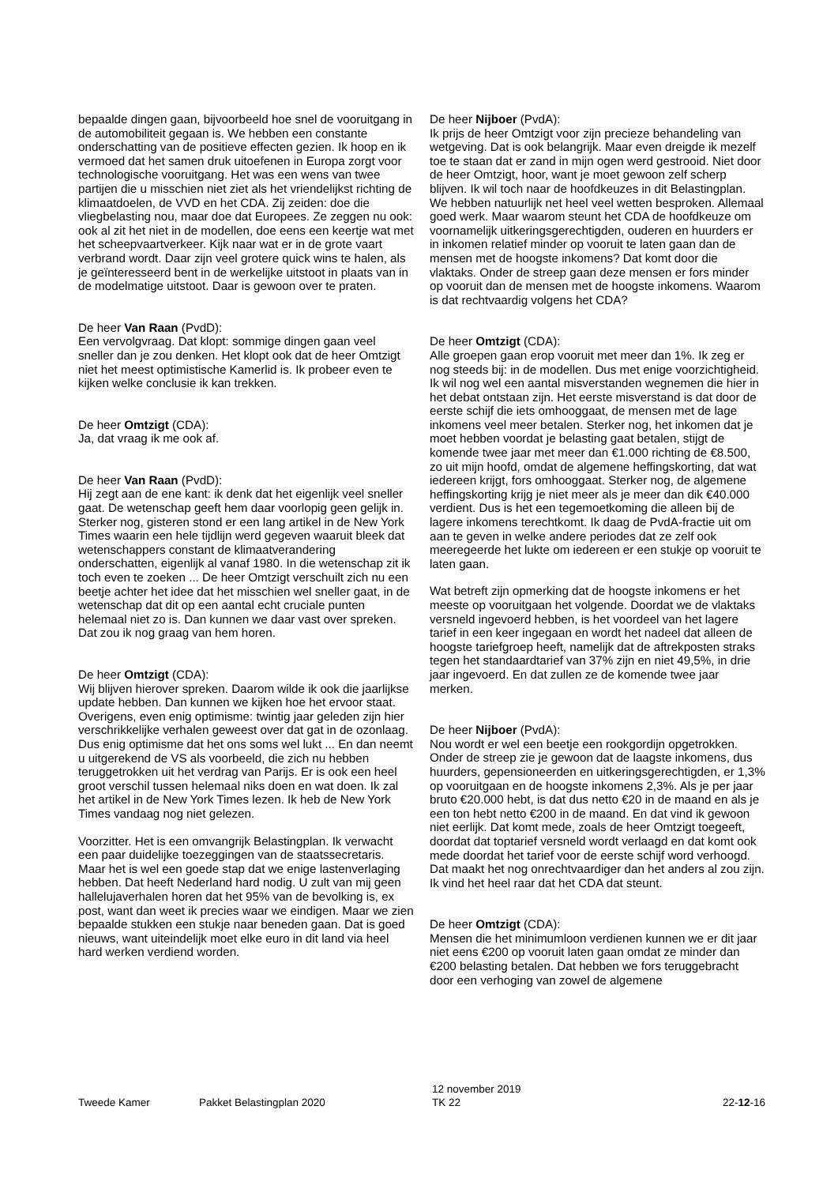bepaalde dingen gaan, bijvoorbeeld hoe snel de vooruitgang in de automobiliteit gegaan is. We hebben een constante onderschatting van de positieve effecten gezien. Ik hoop en ik vermoed dat het samen druk uitoefenen in Europa zorgt voor technologische vooruitgang. Het was een wens van twee partijen die u misschien niet ziet als het vriendelijkst richting de klimaatdoelen, de VVD en het CDA. Zij zeiden: doe die vliegbelasting nou, maar doe dat Europees. Ze zeggen nu ook: ook al zit het niet in de modellen, doe eens een keertje wat met het scheepvaartverkeer. Kijk naar wat er in de grote vaart verbrand wordt. Daar zijn veel grotere quick wins te halen, als je geïnteresseerd bent in de werkelijke uitstoot in plaats van in de modelmatige uitstoot. Daar is gewoon over te praten.
De heer Van Raan (PvdD):
Een vervolgvraag. Dat klopt: sommige dingen gaan veel sneller dan je zou denken. Het klopt ook dat de heer Omtzigt niet het meest optimistische Kamerlid is. Ik probeer even te kijken welke conclusie ik kan trekken.
De heer Omtzigt (CDA):
Ja, dat vraag ik me ook af.
De heer Van Raan (PvdD):
Hij zegt aan de ene kant: ik denk dat het eigenlijk veel sneller gaat. De wetenschap geeft hem daar voorlopig geen gelijk in. Sterker nog, gisteren stond er een lang artikel in de New York Times waarin een hele tijdlijn werd gegeven waaruit bleek dat wetenschappers constant de klimaatverandering onderschatten, eigenlijk al vanaf 1980. In die wetenschap zit ik toch even te zoeken ... De heer Omtzigt verschuilt zich nu een beetje achter het idee dat het misschien wel sneller gaat, in de wetenschap dat dit op een aantal echt cruciale punten helemaal niet zo is. Dan kunnen we daar vast over spreken. Dat zou ik nog graag van hem horen.
De heer Omtzigt (CDA):
Wij blijven hierover spreken. Daarom wilde ik ook die jaarlijkse update hebben. Dan kunnen we kijken hoe het ervoor staat. Overigens, even enig optimisme: twintig jaar geleden zijn hier verschrikkelijke verhalen geweest over dat gat in de ozonlaag. Dus enig optimisme dat het ons soms wel lukt ... En dan neemt u uitgerekend de VS als voorbeeld, die zich nu hebben teruggetrokken uit het verdrag van Parijs. Er is ook een heel groot verschil tussen helemaal niks doen en wat doen. Ik zal het artikel in de New York Times lezen. Ik heb de New York Times vandaag nog niet gelezen.
Voorzitter. Het is een omvangrijk Belastingplan. Ik verwacht een paar duidelijke toezeggingen van de staatssecretaris. Maar het is wel een goede stap dat we enige lastenverlaging hebben. Dat heeft Nederland hard nodig. U zult van mij geen hallelujaverhalen horen dat het 95% van de bevolking is, ex post, want dan weet ik precies waar we eindigen. Maar we zien bepaalde stukken een stukje naar beneden gaan. Dat is goed nieuws, want uiteindelijk moet elke euro in dit land via heel hard werken verdiend worden.
De heer Nijboer (PvdA):
Ik prijs de heer Omtzigt voor zijn precieze behandeling van wetgeving. Dat is ook belangrijk. Maar even dreigde ik mezelf toe te staan dat er zand in mijn ogen werd gestrooid. Niet door de heer Omtzigt, hoor, want je moet gewoon zelf scherp blijven. Ik wil toch naar de hoofdkeuzes in dit Belastingplan. We hebben natuurlijk net heel veel wetten besproken. Allemaal goed werk. Maar waarom steunt het CDA de hoofdkeuze om voornamelijk uitkeringsgerechtigden, ouderen en huurders er in inkomen relatief minder op vooruit te laten gaan dan de mensen met de hoogste inkomens? Dat komt door die vlaktaks. Onder de streep gaan deze mensen er fors minder op vooruit dan de mensen met de hoogste inkomens. Waarom is dat rechtvaardig volgens het CDA?
De heer Omtzigt (CDA):
Alle groepen gaan erop vooruit met meer dan 1%. Ik zeg er nog steeds bij: in de modellen. Dus met enige voorzichtigheid. Ik wil nog wel een aantal misverstanden wegnemen die hier in het debat ontstaan zijn. Het eerste misverstand is dat door de eerste schijf die iets omhooggaat, de mensen met de lage inkomens veel meer betalen. Sterker nog, het inkomen dat je moet hebben voordat je belasting gaat betalen, stijgt de komende twee jaar met meer dan €1.000 richting de €8.500, zo uit mijn hoofd, omdat de algemene heffingskorting, dat wat iedereen krijgt, fors omhooggaat. Sterker nog, de algemene heffingskorting krijg je niet meer als je meer dan dik €40.000 verdient. Dus is het een tegemoetkoming die alleen bij de lagere inkomens terechtkomt. Ik daag de PvdA-fractie uit om aan te geven in welke andere periodes dat ze zelf ook meeregeerde het lukte om iedereen er een stukje op vooruit te laten gaan.
Wat betreft zijn opmerking dat de hoogste inkomens er het meeste op vooruitgaan het volgende. Doordat we de vlaktaks versneld ingevoerd hebben, is het voordeel van het lagere tarief in een keer ingegaan en wordt het nadeel dat alleen de hoogste tariefgroep heeft, namelijk dat de aftrekposten straks tegen het standaardtarief van 37% zijn en niet 49,5%, in drie jaar ingevoerd. En dat zullen ze de komende twee jaar merken.
De heer Nijboer (PvdA):
Nou wordt er wel een beetje een rookgordijn opgetrokken. Onder de streep zie je gewoon dat de laagste inkomens, dus huurders, gepensioneerden en uitkeringsgerechtigden, er 1,3% op vooruitgaan en de hoogste inkomens 2,3%. Als je per jaar bruto €20.000 hebt, is dat dus netto €20 in de maand en als je een ton hebt netto €200 in de maand. En dat vind ik gewoon niet eerlijk. Dat komt mede, zoals de heer Omtzigt toegeeft, doordat dat toptarief versneld wordt verlaagd en dat komt ook mede doordat het tarief voor de eerste schijf word verhoogd. Dat maakt het nog onrechtvaardiger dan het anders al zou zijn. Ik vind het heel raar dat het CDA dat steunt.
De heer Omtzigt (CDA):
Mensen die het minimumloon verdienen kunnen we er dit jaar niet eens €200 op vooruit laten gaan omdat ze minder dan €200 belasting betalen. Dat hebben we fors teruggebracht door een verhoging van zowel de algemene
Tweede Kamer Pakket Belastingplan 2020
12 november 2019
TK 22
22-12-16